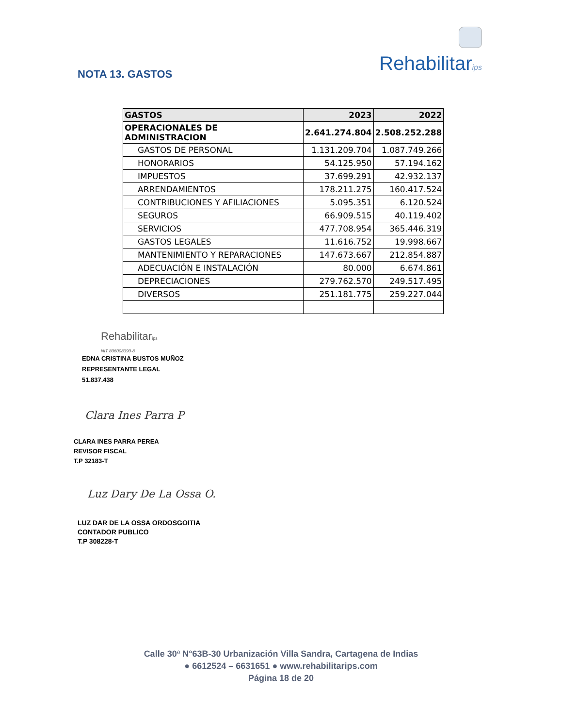Rehabilitarips
NOTA 13. GASTOS
| GASTOS | 2023 | 2022 |
| --- | --- | --- |
| OPERACIONALES DE ADMINISTRACION | 2.641.274.804 | 2.508.252.288 |
| GASTOS DE PERSONAL | 1.131.209.704 | 1.087.749.266 |
| HONORARIOS | 54.125.950 | 57.194.162 |
| IMPUESTOS | 37.699.291 | 42.932.137 |
| ARRENDAMIENTOS | 178.211.275 | 160.417.524 |
| CONTRIBUCIONES Y AFILIACIONES | 5.095.351 | 6.120.524 |
| SEGUROS | 66.909.515 | 40.119.402 |
| SERVICIOS | 477.708.954 | 365.446.319 |
| GASTOS LEGALES | 11.616.752 | 19.998.667 |
| MANTENIMIENTO Y REPARACIONES | 147.673.667 | 212.854.887 |
| ADECUACIÓN E INSTALACIÓN | 80.000 | 6.674.861 |
| DEPRECIACIONES | 279.762.570 | 249.517.495 |
| DIVERSOS | 251.181.775 | 259.227.044 |
Rehabilitarips
NIT 806008390-8
EDNA CRISTINA BUSTOS MUÑOZ
REPRESENTANTE LEGAL
51.837.438
Clara Ines Parra P
CLARA INES PARRA PEREA
REVISOR FISCAL
T.P 32183-T
Luz Dary De La Ossa O.
LUZ DAR DE LA OSSA ORDOSGOITIA
CONTADOR PUBLICO
T.P 308228-T
Calle 30ª N°63B-30 Urbanización Villa Sandra, Cartagena de Indias
● 6612524 – 6631651 ● www.rehabilitarips.com
Página 18 de 20